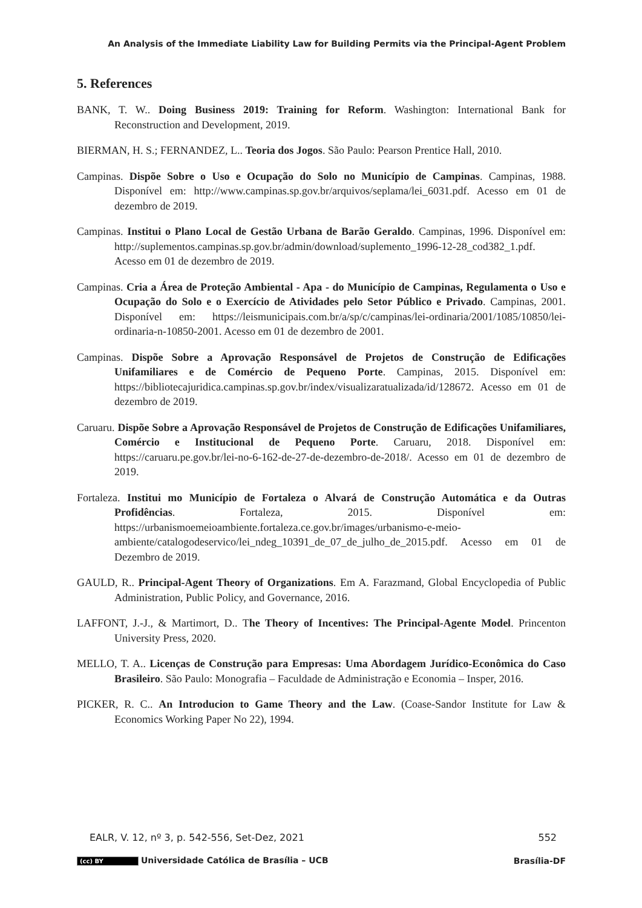An Analysis of the Immediate Liability Law for Building Permits via the Principal-Agent Problem
5. References
BANK, T. W.. Doing Business 2019: Training for Reform. Washington: International Bank for Reconstruction and Development, 2019.
BIERMAN, H. S.; FERNANDEZ, L.. Teoria dos Jogos. São Paulo: Pearson Prentice Hall, 2010.
Campinas. Dispõe Sobre o Uso e Ocupação do Solo no Município de Campinas. Campinas, 1988. Disponível em: http://www.campinas.sp.gov.br/arquivos/seplama/lei_6031.pdf. Acesso em 01 de dezembro de 2019.
Campinas. Institui o Plano Local de Gestão Urbana de Barão Geraldo. Campinas, 1996. Disponível em: http://suplementos.campinas.sp.gov.br/admin/download/suplemento_1996-12-28_cod382_1.pdf. Acesso em 01 de dezembro de 2019.
Campinas. Cria a Área de Proteção Ambiental - Apa - do Município de Campinas, Regulamenta o Uso e Ocupação do Solo e o Exercício de Atividades pelo Setor Público e Privado. Campinas, 2001. Disponível em: https://leismunicipais.com.br/a/sp/c/campinas/lei-ordinaria/2001/1085/10850/lei-ordinaria-n-10850-2001. Acesso em 01 de dezembro de 2001.
Campinas. Dispõe Sobre a Aprovação Responsável de Projetos de Construção de Edificações Unifamiliares e de Comércio de Pequeno Porte. Campinas, 2015. Disponível em: https://bibliotecajuridica.campinas.sp.gov.br/index/visualizaratualizada/id/128672. Acesso em 01 de dezembro de 2019.
Caruaru. Dispõe Sobre a Aprovação Responsável de Projetos de Construção de Edificações Unifamiliares, Comércio e Institucional de Pequeno Porte. Caruaru, 2018. Disponível em: https://caruaru.pe.gov.br/lei-no-6-162-de-27-de-dezembro-de-2018/. Acesso em 01 de dezembro de 2019.
Fortaleza. Institui mo Município de Fortaleza o Alvará de Construção Automática e da Outras Profidências. Fortaleza, 2015. Disponível em: https://urbanismoemeioambiente.fortaleza.ce.gov.br/images/urbanismo-e-meio-ambiente/catalogodeservico/lei_ndeg_10391_de_07_de_julho_de_2015.pdf. Acesso em 01 de Dezembro de 2019.
GAULD, R.. Principal-Agent Theory of Organizations. Em A. Farazmand, Global Encyclopedia of Public Administration, Public Policy, and Governance, 2016.
LAFFONT, J.-J., & Martimort, D.. The Theory of Incentives: The Principal-Agente Model. Princenton University Press, 2020.
MELLO, T. A.. Licenças de Construção para Empresas: Uma Abordagem Jurídico-Econômica do Caso Brasileiro. São Paulo: Monografia – Faculdade de Administração e Economia – Insper, 2016.
PICKER, R. C.. An Introducion to Game Theory and the Law. (Coase-Sandor Institute for Law & Economics Working Paper No 22), 1994.
EALR, V. 12, nº 3, p. 542-556, Set-Dez, 2021 552
(cc) BY Universidade Católica de Brasília – UCB Brasília-DF